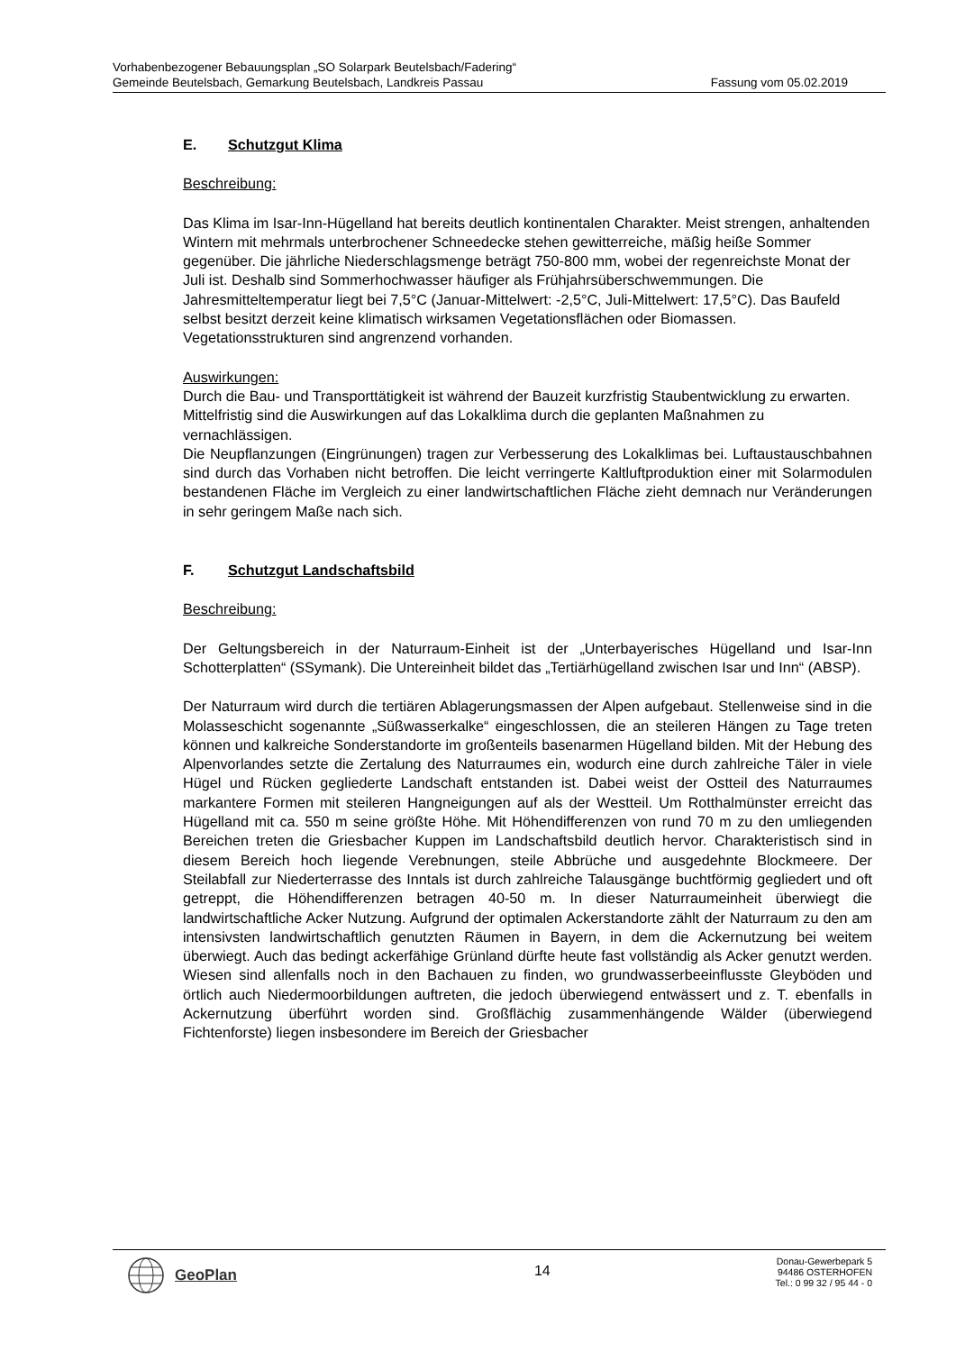Vorhabenbezogener Bebauungsplan „SO Solarpark Beutelsbach/Fadering“
Gemeinde Beutelsbach, Gemarkung Beutelsbach, Landkreis Passau Fassung vom 05.02.2019
E. Schutzgut Klima
Beschreibung:
Das Klima im Isar-Inn-Hügelland hat bereits deutlich kontinentalen Charakter. Meist strengen, anhaltenden Wintern mit mehrmals unterbrochener Schneedecke stehen gewitterreiche, mäßig heiße Sommer gegenüber. Die jährliche Niederschlagsmenge beträgt 750-800 mm, wobei der regenreichste Monat der Juli ist. Deshalb sind Sommerhochwasser häufiger als Frühjahrsüberschwemmungen. Die Jahresmitteltemperatur liegt bei 7,5°C (Januar-Mittelwert: -2,5°C, Juli-Mittelwert: 17,5°C). Das Baufeld selbst besitzt derzeit keine klimatisch wirksamen Vegetationsflächen oder Biomassen. Vegetationsstrukturen sind angrenzend vorhanden.
Auswirkungen:
Durch die Bau- und Transporttätigkeit ist während der Bauzeit kurzfristig Staubentwicklung zu erwarten. Mittelfristig sind die Auswirkungen auf das Lokalklima durch die geplanten Maßnahmen zu vernachlässigen.
Die Neupflanzungen (Eingrünungen) tragen zur Verbesserung des Lokalklimas bei. Luftaustauschbahnen sind durch das Vorhaben nicht betroffen. Die leicht verringerte Kaltluftproduktion einer mit Solarmodulen bestandenen Fläche im Vergleich zu einer landwirtschaftlichen Fläche zieht demnach nur Veränderungen in sehr geringem Maße nach sich.
F. Schutzgut Landschaftsbild
Beschreibung:
Der Geltungsbereich in der Naturraum-Einheit ist der „Unterbayerisches Hügelland und Isar-Inn Schotterplatten“ (SSymank). Die Untereinheit bildet das „Tertiärhügelland zwischen Isar und Inn“ (ABSP).
Der Naturraum wird durch die tertiären Ablagerungsmassen der Alpen aufgebaut. Stellenweise sind in die Molasseschicht sogenannte „Süßwasserkalke“ eingeschlossen, die an steileren Hängen zu Tage treten können und kalkreiche Sonderstandorte im großenteils basenarmen Hügelland bilden. Mit der Hebung des Alpenvorlandes setzte die Zertalung des Naturraumes ein, wodurch eine durch zahlreiche Täler in viele Hügel und Rücken gegliederte Landschaft entstanden ist. Dabei weist der Ostteil des Naturraumes markantere Formen mit steileren Hangneigungen auf als der Westteil. Um Rotthalmünster erreicht das Hügelland mit ca. 550 m seine größte Höhe. Mit Höhendifferenzen von rund 70 m zu den umliegenden Bereichen treten die Griesbacher Kuppen im Landschaftsbild deutlich hervor. Charakteristisch sind in diesem Bereich hoch liegende Verebnungen, steile Abbrüche und ausgedehnte Blockmeere. Der Steilabfall zur Niederterrasse des Inntals ist durch zahlreiche Talausgänge buchtförmig gegliedert und oft getreppt, die Höhendifferenzen betragen 40-50 m. In dieser Naturraumeinheit überwiegt die landwirtschaftliche Acker Nutzung. Aufgrund der optimalen Ackerstandorte zählt der Naturraum zu den am intensivsten landwirtschaftlich genutzten Räumen in Bayern, in dem die Ackernutzung bei weitem überwiegt. Auch das bedingt ackerfähige Grünland dürfte heute fast vollständig als Acker genutzt werden. Wiesen sind allenfalls noch in den Bachauen zu finden, wo grundwasserbeeinflusste Gleyböden und örtlich auch Niedermoorbildungen auftreten, die jedoch überwiegend entwässert und z. T. ebenfalls in Ackernutzung überführt worden sind. Großflächig zusammenhängende Wälder (überwiegend Fichtenforste) liegen insbesondere im Bereich der Griesbacher
GeoPlan
14
Donau-Gewerbepark 5
94486 OSTERHOFEN
Tel.: 0 99 32 / 95 44 - 0